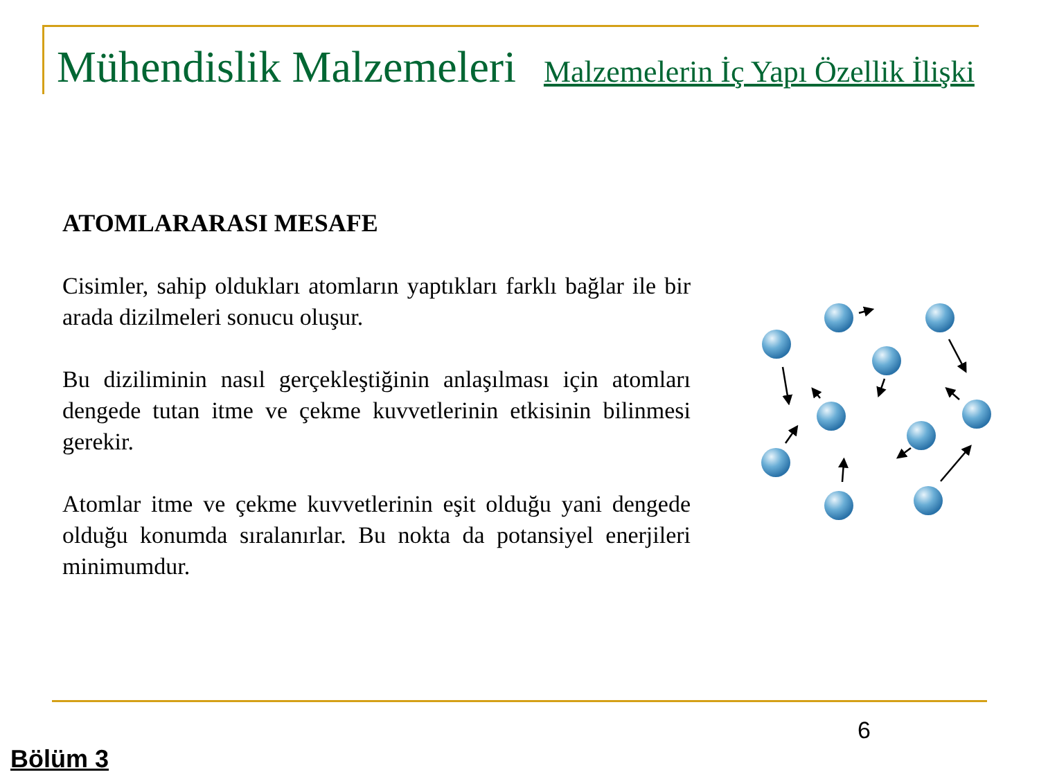Mühendislik Malzemeleri Malzemelerin İç Yapı Özellik İlişki
ATOMLARARASI MESAFE
Cisimler, sahip oldukları atomların yaptıkları farklı bağlar ile bir arada dizilmeleri sonucu oluşur.
Bu diziliminin nasıl gerçekleştiğinin anlaşılması için atomları dengede tutan itme ve çekme kuvvetlerinin etkisinin bilinmesi gerekir.
Atomlar itme ve çekme kuvvetlerinin eşit olduğu yani dengede olduğu konumda sıralanırlar. Bu nokta da potansiyel enerjileri minimumdur.
6
Bölüm 3